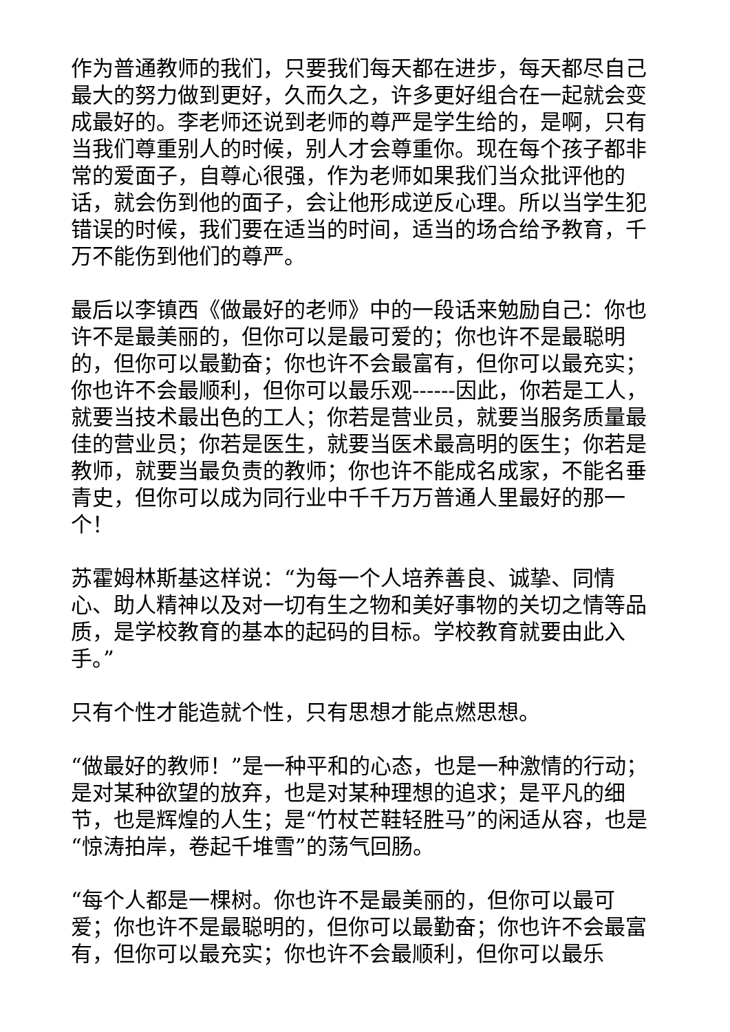作为普通教师的我们，只要我们每天都在进步，每天都尽自己最大的努力做到更好，久而久之，许多更好组合在一起就会变成最好的。李老师还说到老师的尊严是学生给的，是啊，只有当我们尊重别人的时候，别人才会尊重你。现在每个孩子都非常的爱面子，自尊心很强，作为老师如果我们当众批评他的话，就会伤到他的面子，会让他形成逆反心理。所以当学生犯错误的时候，我们要在适当的时间，适当的场合给予教育，千万不能伤到他们的尊严。
最后以李镇西《做最好的老师》中的一段话来勉励自己：你也许不是最美丽的，但你可以是最可爱的；你也许不是最聪明的，但你可以最勤奋；你也许不会最富有，但你可以最充实；你也许不会最顺利，但你可以最乐观------因此，你若是工人，就要当技术最出色的工人；你若是营业员，就要当服务质量最佳的营业员；你若是医生，就要当医术最高明的医生；你若是教师，就要当最负责的教师；你也许不能成名成家，不能名垂青史，但你可以成为同行业中千千万万普通人里最好的那一个！
苏霍姆林斯基这样说：“为每一个人培养善良、诚挚、同情心、助人精神以及对一切有生之物和美好事物的关切之情等品质，是学校教育的基本的起码的目标。学校教育就要由此入手。”
只有个性才能造就个性，只有思想才能点燃思想。
“做最好的教师！”是一种平和的心态，也是一种激情的行动；是对某种欲望的放弃，也是对某种理想的追求；是平凡的细节，也是辉煌的人生；是“竹杖芒鞋轻胜马”的闲适从容，也是“惊涛拍岸，卷起千堆雪”的荡气回肠。
“每个人都是一棵树。你也许不是最美丽的，但你可以最可爱；你也许不是最聪明的，但你可以最勤奋；你也许不会最富有，但你可以最充实；你也许不会最顺利，但你可以最乐